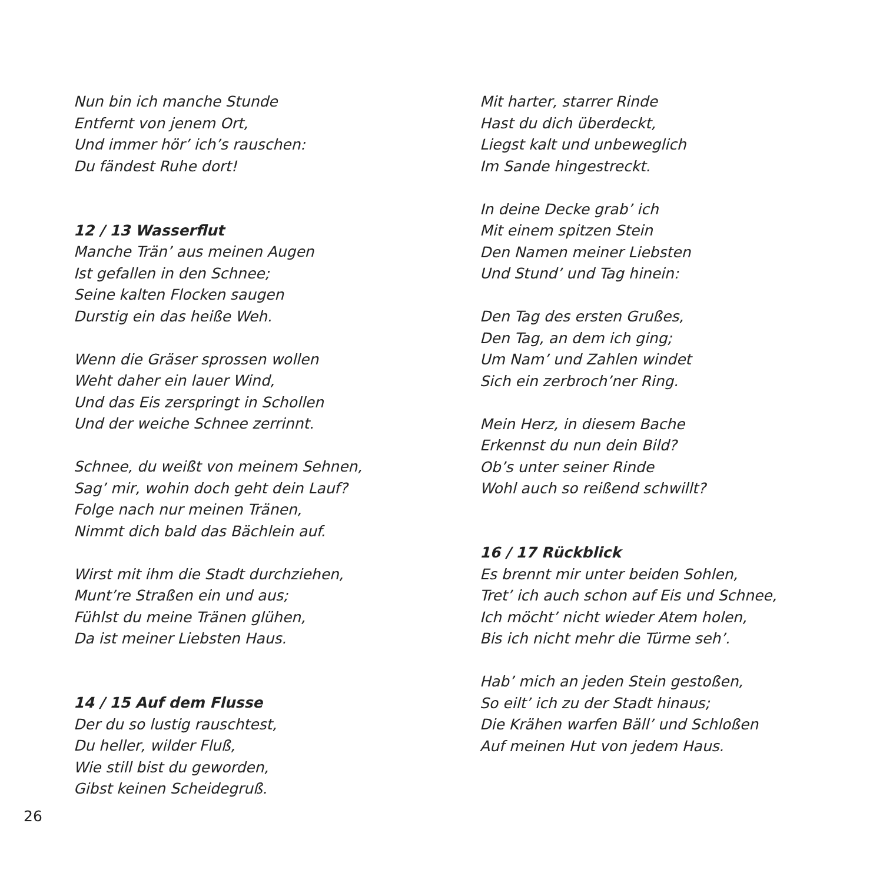Nun bin ich manche Stunde
Entfernt von jenem Ort,
Und immer hör’ ich’s rauschen:
Du fändest Ruhe dort!
12 / 13 Wasserflut
Manche Trän’ aus meinen Augen
Ist gefallen in den Schnee;
Seine kalten Flocken saugen
Durstig ein das heiße Weh.
Wenn die Gräser sprossen wollen
Weht daher ein lauer Wind,
Und das Eis zerspringt in Schollen
Und der weiche Schnee zerrinnt.
Schnee, du weißt von meinem Sehnen,
Sag’ mir, wohin doch geht dein Lauf?
Folge nach nur meinen Tränen,
Nimmt dich bald das Bächlein auf.
Wirst mit ihm die Stadt durchziehen,
Munt’re Straßen ein und aus;
Fühlst du meine Tränen glühen,
Da ist meiner Liebsten Haus.
14 / 15 Auf dem Flusse
Der du so lustig rauschtest,
Du heller, wilder Fluß,
Wie still bist du geworden,
Gibst keinen Scheidegruß.
Mit harter, starrer Rinde
Hast du dich überdeckt,
Liegst kalt und unbeweglich
Im Sande hingestreckt.
In deine Decke grab’ ich
Mit einem spitzen Stein
Den Namen meiner Liebsten
Und Stund’ und Tag hinein:
Den Tag des ersten Grußes,
Den Tag, an dem ich ging;
Um Nam’ und Zahlen windet
Sich ein zerbroch’ner Ring.
Mein Herz, in diesem Bache
Erkennst du nun dein Bild?
Ob’s unter seiner Rinde
Wohl auch so reißend schwillt?
16 / 17 Rückblick
Es brennt mir unter beiden Sohlen,
Tret’ ich auch schon auf Eis und Schnee,
Ich möcht’ nicht wieder Atem holen,
Bis ich nicht mehr die Türme seh’.
Hab’ mich an jeden Stein gestoßen,
So eilt’ ich zu der Stadt hinaus;
Die Krähen warfen Bäll’ und Schloßen
Auf meinen Hut von jedem Haus.
26